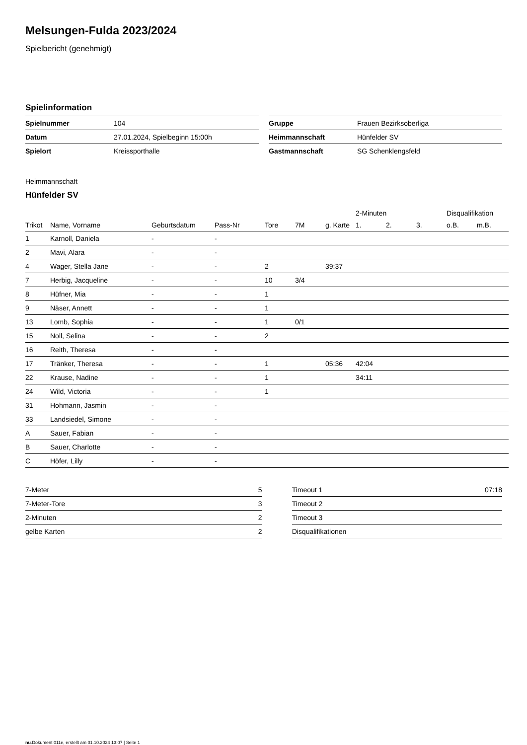Melsungen-Fulda 2023/2024
Spielbericht (genehmigt)
Spielinformation
| Spielnummer | 104 |
| Datum | 27.01.2024, Spielbeginn 15:00h |
| Spielort | Kreissporthalle |
| Gruppe | Frauen Bezirksoberliga |
| Heimmannschaft | Hünfelder SV |
| Gastmannschaft | SG Schenklengsfeld |
Heimmannschaft
Hünfelder SV
| | | | | | | | 2-Minuten | | | Disqualifikation | |
| --- | --- | --- | --- | --- | --- | --- | --- | --- | --- | --- | --- |
| Trikot | Name, Vorname | Geburtsdatum | Pass-Nr | Tore | 7M | g. Karte | 1. | 2. | 3. | o.B. | m.B. |
| 1 | Karnoll, Daniela | - | - | | | | | | | | |
| 2 | Mavi, Alara | - | - | | | | | | | | |
| 4 | Wager, Stella Jane | - | - | 2 | | 39:37 | | | | | |
| 7 | Herbig, Jacqueline | - | - | 10 | 3/4 | | | | | | |
| 8 | Hüfner, Mia | - | - | 1 | | | | | | | |
| 9 | Näser, Annett | - | - | 1 | | | | | | | |
| 13 | Lomb, Sophia | - | - | 1 | 0/1 | | | | | | |
| 15 | Noll, Selina | - | - | 2 | | | | | | | |
| 16 | Reith, Theresa | - | - | | | | | | | | |
| 17 | Tränker, Theresa | - | - | 1 | | 05:36 | 42:04 | | | | |
| 22 | Krause, Nadine | - | - | 1 | | | 34:11 | | | | |
| 24 | Wild, Victoria | - | - | 1 | | | | | | | |
| 31 | Hohmann, Jasmin | - | - | | | | | | | | |
| 33 | Landsiedel, Simone | - | - | | | | | | | | |
| A | Sauer, Fabian | - | - | | | | | | | | |
| B | Sauer, Charlotte | - | - | | | | | | | | |
| C | Höfer, Lilly | - | - | | | | | | | | |
| 7-Meter | 5 |
| 7-Meter-Tore | 3 |
| 2-Minuten | 2 |
| gelbe Karten | 2 |
| Timeout 1 | 07:18 |
| Timeout 2 | |
| Timeout 3 | |
| Disqualifikationen | |
nu.Dokument 011e, erstellt am 01.10.2024 13:07 | Seite 1